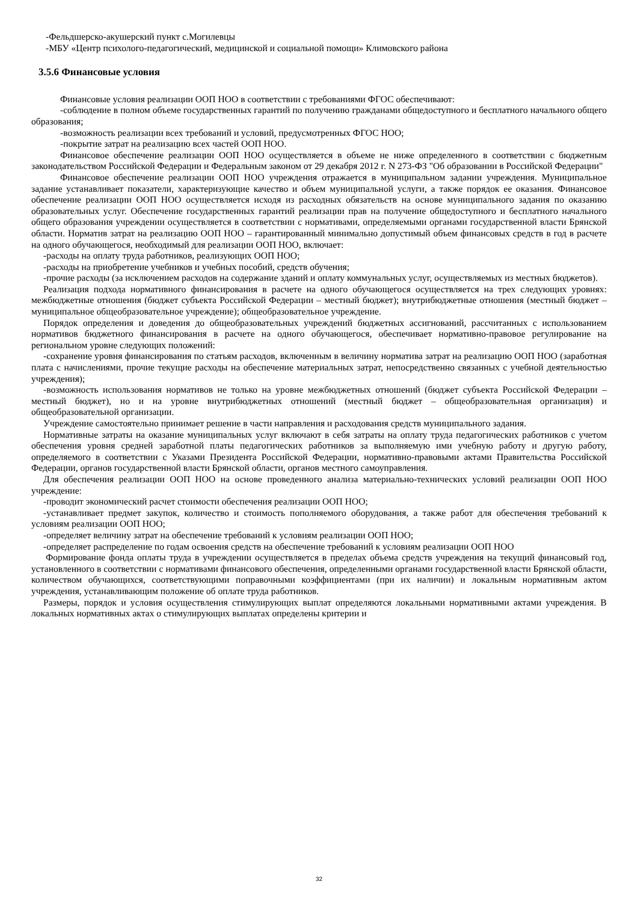-Фельдшерско-акушерский пункт с.Могилевцы
-МБУ «Центр психолого-педагогический, медицинской и социальной помощи» Климовского района
3.5.6 Финансовые условия
Финансовые условия реализации ООП НОО в соответствии с требованиями ФГОС обеспечивают:
-соблюдение в полном объеме государственных гарантий по получению гражданами общедоступного и бесплатного начального общего образования;
-возможность реализации всех требований и условий, предусмотренных ФГОС НОО;
-покрытие затрат на реализацию всех частей ООП НОО.
Финансовое обеспечение реализации ООП НОО осуществляется в объеме не ниже определенного в соответствии с бюджетным законодательством Российской Федерации и Федеральным законом от 29 декабря 2012 г. N 273-ФЗ "Об образовании в Российской Федерации"
Финансовое обеспечение реализации ООП НОО учреждения отражается в муниципальном задании учреждения. Муниципальное задание устанавливает показатели, характеризующие качество и объем муниципальной услуги, а также порядок ее оказания. Финансовое обеспечение реализации ООП НОО осуществляется исходя из расходных обязательств на основе муниципального задания по оказанию образовательных услуг. Обеспечение государственных гарантий реализации прав на получение общедоступного и бесплатного начального общего образования учреждении осуществляется в соответствии с нормативами, определяемыми органами государственной власти Брянской области. Норматив затрат на реализацию ООП НОО – гарантированный минимально допустимый объем финансовых средств в год в расчете на одного обучающегося, необходимый для реализации ООП НОО, включает:
-расходы на оплату труда работников, реализующих ООП НОО;
-расходы на приобретение учебников и учебных пособий, средств обучения;
-прочие расходы (за исключением расходов на содержание зданий и оплату коммунальных услуг, осуществляемых из местных бюджетов).
Реализация подхода нормативного финансирования в расчете на одного обучающегося осуществляется на трех следующих уровнях: межбюджетные отношения (бюджет субъекта Российской Федерации – местный бюджет); внутрибюджетные отношения (местный бюджет – муниципальное общеобразовательное учреждение); общеобразовательное учреждение.
Порядок определения и доведения до общеобразовательных учреждений бюджетных ассигнований, рассчитанных с использованием нормативов бюджетного финансирования в расчете на одного обучающегося, обеспечивает нормативно-правовое регулирование на региональном уровне следующих положений:
-сохранение уровня финансирования по статьям расходов, включенным в величину норматива затрат на реализацию ООП НОО (заработная плата с начислениями, прочие текущие расходы на обеспечение материальных затрат, непосредственно связанных с учебной деятельностью учреждения);
-возможность использования нормативов не только на уровне межбюджетных отношений (бюджет субъекта Российской Федерации – местный бюджет), но и на уровне внутрибюджетных отношений (местный бюджет – общеобразовательная организация) и общеобразовательной организации.
Учреждение самостоятельно принимает решение в части направления и расходования средств муниципального задания.
Нормативные затраты на оказание муниципальных услуг включают в себя затраты на оплату труда педагогических работников с учетом обеспечения уровня средней заработной платы педагогических работников за выполняемую ими учебную работу и другую работу, определяемого в соответствии с Указами Президента Российской Федерации, нормативно-правовыми актами Правительства Российской Федерации, органов государственной власти Брянской области, органов местного самоуправления.
Для обеспечения реализации ООП НОО на основе проведенного анализа материально-технических условий реализации ООП НОО учреждение:
-проводит экономический расчет стоимости обеспечения реализации ООП НОО;
-устанавливает предмет закупок, количество и стоимость пополняемого оборудования, а также работ для обеспечения требований к условиям реализации ООП НОО;
-определяет величину затрат на обеспечение требований к условиям реализации ООП НОО;
-определяет распределение по годам освоения средств на обеспечение требований к условиям реализации ООП НОО
Формирование фонда оплаты труда в учреждении осуществляется в пределах объема средств учреждения на текущий финансовый год, установленного в соответствии с нормативами финансового обеспечения, определенными органами государственной власти Брянской области, количеством обучающихся, соответствующими поправочными коэффициентами (при их наличии) и локальным нормативным актом учреждения, устанавливающим положение об оплате труда работников.
Размеры, порядок и условия осуществления стимулирующих выплат определяются локальными нормативными актами учреждения. В локальных нормативных актах о стимулирующих выплатах определены критерии и
32